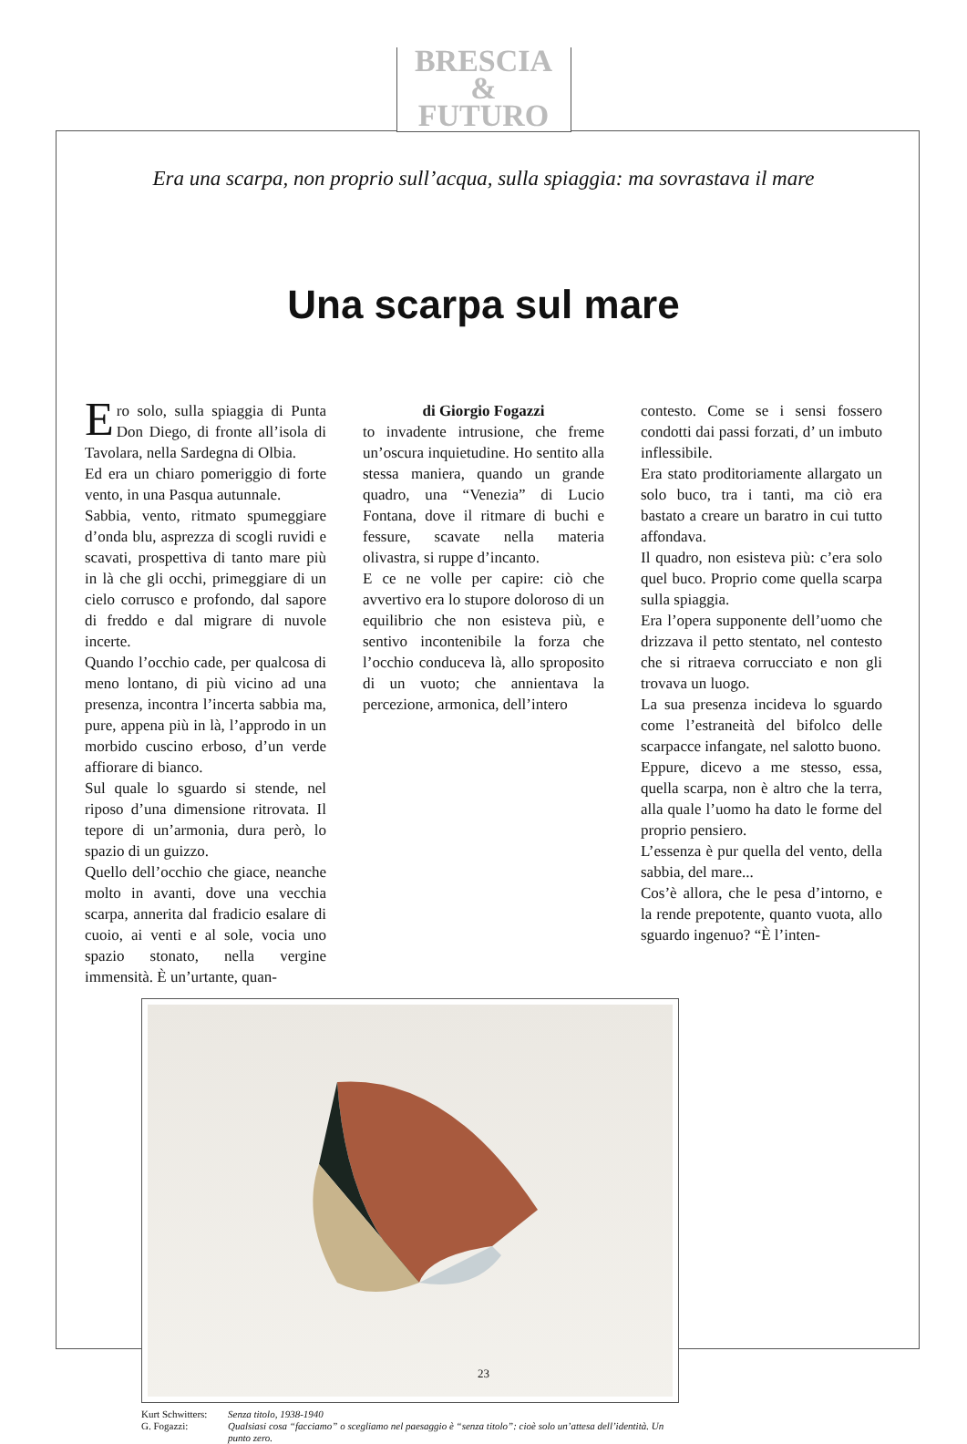BRESCIA
&
FUTURO
Era una scarpa, non proprio sull’acqua, sulla spiaggia: ma sovrastava il mare
Una scarpa sul mare
Ero solo, sulla spiaggia di Punta Don Diego, di fronte all’isola di Tavolara, nella Sardegna di Olbia.
Ed era un chiaro pomeriggio di forte vento, in una Pasqua autunnale.
Sabbia, vento, ritmato spumeggiare d’onda blu, asprezza di scogli ruvidi e scavati, prospettiva di tanto mare più in là che gli occhi, primeggiare di un cielo corrusco e profondo, dal sapore di freddo e dal migrare di nuvole incerte.
Quando l’occhio cade, per qualcosa di meno lontano, di più vicino ad una presenza, incontra l’incerta sabbia ma, pure, appena più in là, l’approdo in un morbido cuscino erboso, d’un verde affiorare di bianco.
Sul quale lo sguardo si stende, nel riposo d’una dimensione ritrovata. Il tepore di un’armonia, dura però, lo spazio di un guizzo.
Quello dell’occhio che giace, neanche molto in avanti, dove una vecchia scarpa, annerita dal fradicio esalare di cuoio, ai venti e al sole, vocia uno spazio stonato, nella vergine immensità. È un’urtante, quan-
di Giorgio Fogazzi
to invadente intrusione, che freme un’oscura inquietudine. Ho sentito alla stessa maniera, quando un grande quadro, una “Venezia” di Lucio Fontana, dove il ritmare di buchi e fessure, scavate nella materia olivastra, si ruppe d’incanto.
E ce ne volle per capire: ciò che avvertivo era lo stupore doloroso di un equilibrio che non esisteva più, e sentivo incontenibile la forza che l’occhio conduceva là, allo sproposito di un vuoto; che annientava la percezione, armonica, dell’intero
contesto. Come se i sensi fossero condotti dai passi forzati, d’ un imbuto inflessibile.
Era stato proditoriamente allargato un solo buco, tra i tanti, ma ciò era bastato a creare un baratro in cui tutto affondava.
Il quadro, non esisteva più: c’era solo quel buco. Proprio come quella scarpa sulla spiaggia.
Era l’opera supponente dell’uomo che drizzava il petto stentato, nel contesto che si ritraeva corrucciato e non gli trovava un luogo.
La sua presenza incideva lo sguardo come l’estraneità del bifolco delle scarpacce infangate, nel salotto buono.
Eppure, dicevo a me stesso, essa, quella scarpa, non è altro che la terra, alla quale l’uomo ha dato le forme del proprio pensiero.
L’essenza è pur quella del vento, della sabbia, del mare...
Cos’è allora, che le pesa d’intorno, e la rende prepotente, quanto vuota, allo sguardo ingenuo? “È l’inten-
Kurt Schwitters: Senza titolo, 1938-1940 G. Fogazzi: Qualsiasi cosa “facciamo” o scegliamo nel paesaggio è “senza titolo”: cioè solo un’attesa dell’identità. Un punto zero.
23